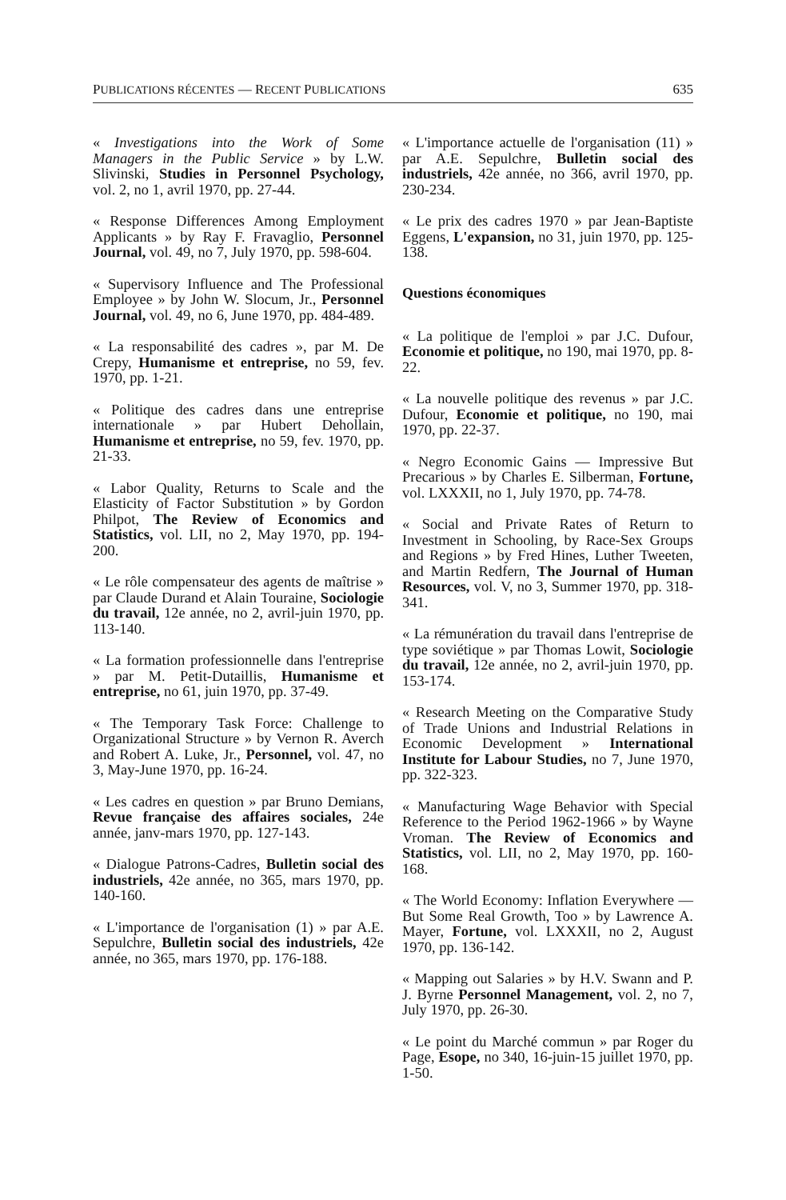PUBLICATIONS RÉCENTES — RECENT PUBLICATIONS 635
« Investigations into the Work of Some Managers in the Public Service » by L.W. Slivinski, Studies in Personnel Psychology, vol. 2, no 1, avril 1970, pp. 27-44.
« Response Differences Among Employment Applicants » by Ray F. Fravaglio, Personnel Journal, vol. 49, no 7, July 1970, pp. 598-604.
« Supervisory Influence and The Professional Employee » by John W. Slocum, Jr., Personnel Journal, vol. 49, no 6, June 1970, pp. 484-489.
« La responsabilité des cadres », par M. De Crepy, Humanisme et entreprise, no 59, fev. 1970, pp. 1-21.
« Politique des cadres dans une entreprise internationale » par Hubert Dehollain, Humanisme et entreprise, no 59, fev. 1970, pp. 21-33.
« Labor Quality, Returns to Scale and the Elasticity of Factor Substitution » by Gordon Philpot, The Review of Economics and Statistics, vol. LII, no 2, May 1970, pp. 194-200.
« Le rôle compensateur des agents de maîtrise » par Claude Durand et Alain Touraine, Sociologie du travail, 12e année, no 2, avril-juin 1970, pp. 113-140.
« La formation professionnelle dans l'entreprise » par M. Petit-Dutaillis, Humanisme et entreprise, no 61, juin 1970, pp. 37-49.
« The Temporary Task Force: Challenge to Organizational Structure » by Vernon R. Averch and Robert A. Luke, Jr., Personnel, vol. 47, no 3, May-June 1970, pp. 16-24.
« Les cadres en question » par Bruno Demians, Revue française des affaires sociales, 24e année, janv-mars 1970, pp. 127-143.
« Dialogue Patrons-Cadres, Bulletin social des industriels, 42e année, no 365, mars 1970, pp. 140-160.
« L'importance de l'organisation (1) » par A.E. Sepulchre, Bulletin social des industriels, 42e année, no 365, mars 1970, pp. 176-188.
« L'importance actuelle de l'organisation (11) » par A.E. Sepulchre, Bulletin social des industriels, 42e année, no 366, avril 1970, pp. 230-234.
« Le prix des cadres 1970 » par Jean-Baptiste Eggens, L'expansion, no 31, juin 1970, pp. 125-138.
Questions économiques
« La politique de l'emploi » par J.C. Dufour, Economie et politique, no 190, mai 1970, pp. 8-22.
« La nouvelle politique des revenus » par J.C. Dufour, Economie et politique, no 190, mai 1970, pp. 22-37.
« Negro Economic Gains — Impressive But Precarious » by Charles E. Silberman, Fortune, vol. LXXXII, no 1, July 1970, pp. 74-78.
« Social and Private Rates of Return to Investment in Schooling, by Race-Sex Groups and Regions » by Fred Hines, Luther Tweeten, and Martin Redfern, The Journal of Human Resources, vol. V, no 3, Summer 1970, pp. 318-341.
« La rémunération du travail dans l'entreprise de type soviétique » par Thomas Lowit, Sociologie du travail, 12e année, no 2, avril-juin 1970, pp. 153-174.
« Research Meeting on the Comparative Study of Trade Unions and Industrial Relations in Economic Development » International Institute for Labour Studies, no 7, June 1970, pp. 322-323.
« Manufacturing Wage Behavior with Special Reference to the Period 1962-1966 » by Wayne Vroman. The Review of Economics and Statistics, vol. LII, no 2, May 1970, pp. 160-168.
« The World Economy: Inflation Everywhere — But Some Real Growth, Too » by Lawrence A. Mayer, Fortune, vol. LXXXII, no 2, August 1970, pp. 136-142.
« Mapping out Salaries » by H.V. Swann and P. J. Byrne Personnel Management, vol. 2, no 7, July 1970, pp. 26-30.
« Le point du Marché commun » par Roger du Page, Esope, no 340, 16-juin-15 juillet 1970, pp. 1-50.